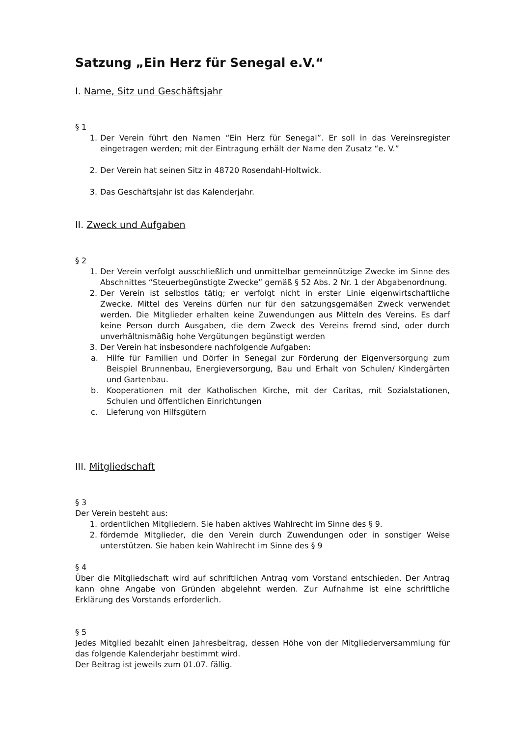Satzung „Ein Herz für Senegal e.V.“
I. Name, Sitz und Geschäftsjahr
§ 1
1. Der Verein führt den Namen “Ein Herz für Senegal”. Er soll in das Vereinsregister eingetragen werden; mit der Eintragung erhält der Name den Zusatz “e. V.”
2. Der Verein hat seinen Sitz in 48720 Rosendahl-Holtwick.
3. Das Geschäftsjahr ist das Kalenderjahr.
II. Zweck und Aufgaben
§ 2
1. Der Verein verfolgt ausschließlich und unmittelbar gemeinnützige Zwecke im Sinne des Abschnittes “Steuerbegünstigte Zwecke” gemäß § 52 Abs. 2 Nr. 1 der Abgabenordnung.
2. Der Verein ist selbstlos tätig; er verfolgt nicht in erster Linie eigenwirtschaftliche Zwecke. Mittel des Vereins dürfen nur für den satzungsgemäßen Zweck verwendet werden. Die Mitglieder erhalten keine Zuwendungen aus Mitteln des Vereins. Es darf keine Person durch Ausgaben, die dem Zweck des Vereins fremd sind, oder durch unverhältnismäßig hohe Vergütungen begünstigt werden
3. Der Verein hat insbesondere nachfolgende Aufgaben:
a. Hilfe für Familien und Dörfer in Senegal zur Förderung der Eigenversorgung zum Beispiel Brunnenbau, Energieversorgung, Bau und Erhalt von Schulen/ Kindergärten und Gartenbau.
b. Kooperationen mit der Katholischen Kirche, mit der Caritas, mit Sozialstationen, Schulen und öffentlichen Einrichtungen
c. Lieferung von Hilfsgütern
III. Mitgliedschaft
§ 3
Der Verein besteht aus:
1. ordentlichen Mitgliedern. Sie haben aktives Wahlrecht im Sinne des § 9.
2. fördernde Mitglieder, die den Verein durch Zuwendungen oder in sonstiger Weise unterstützen. Sie haben kein Wahlrecht im Sinne des § 9
§ 4
Über die Mitgliedschaft wird auf schriftlichen Antrag vom Vorstand entschieden. Der Antrag kann ohne Angabe von Gründen abgelehnt werden. Zur Aufnahme ist eine schriftliche Erklärung des Vorstands erforderlich.
§ 5
Jedes Mitglied bezahlt einen Jahresbeitrag, dessen Höhe von der Mitgliederversammlung für das folgende Kalenderjahr bestimmt wird.
Der Beitrag ist jeweils zum 01.07. fällig.